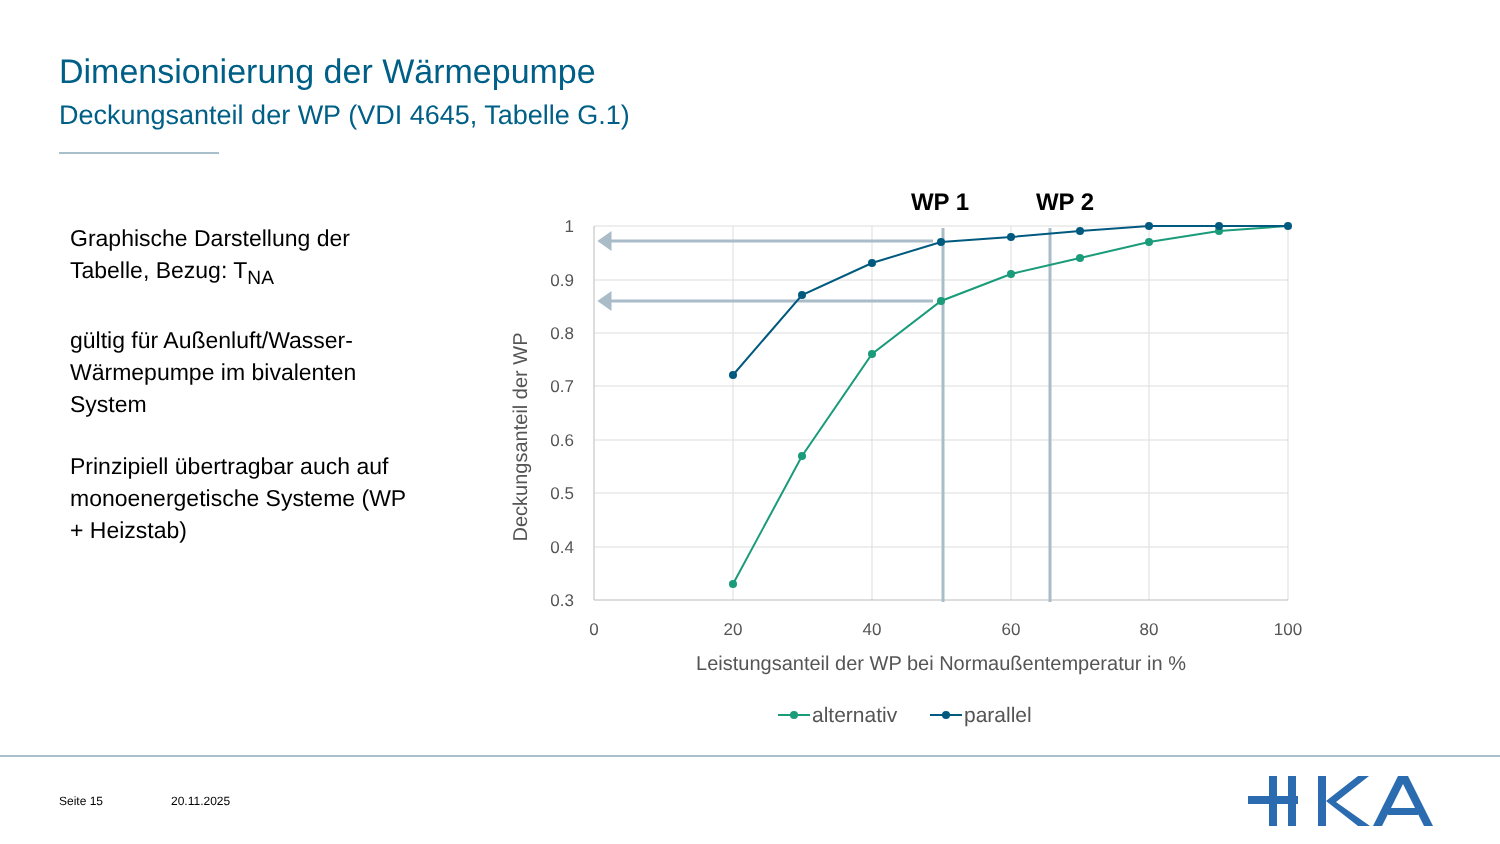Dimensionierung der Wärmepumpe
Deckungsanteil der WP (VDI 4645, Tabelle G.1)
Graphische Darstellung der Tabelle, Bezug: T<sub>NA</sub>
gültig für Außenluft/Wasser-Wärmepumpe im bivalenten System
Prinzipiell übertragbar auch auf monoenergetische Systeme (WP + Heizstab)
1
0.9
0.8
0.7
0.6
0.5
0.4
0.3
0
20
40
60
80
100
Leistungsanteil der WP bei Normaußentemperatur in %
Deckungsanteil der WP
WP 1
WP 2
alternativ
parallel
Seite 15 20.11.2025